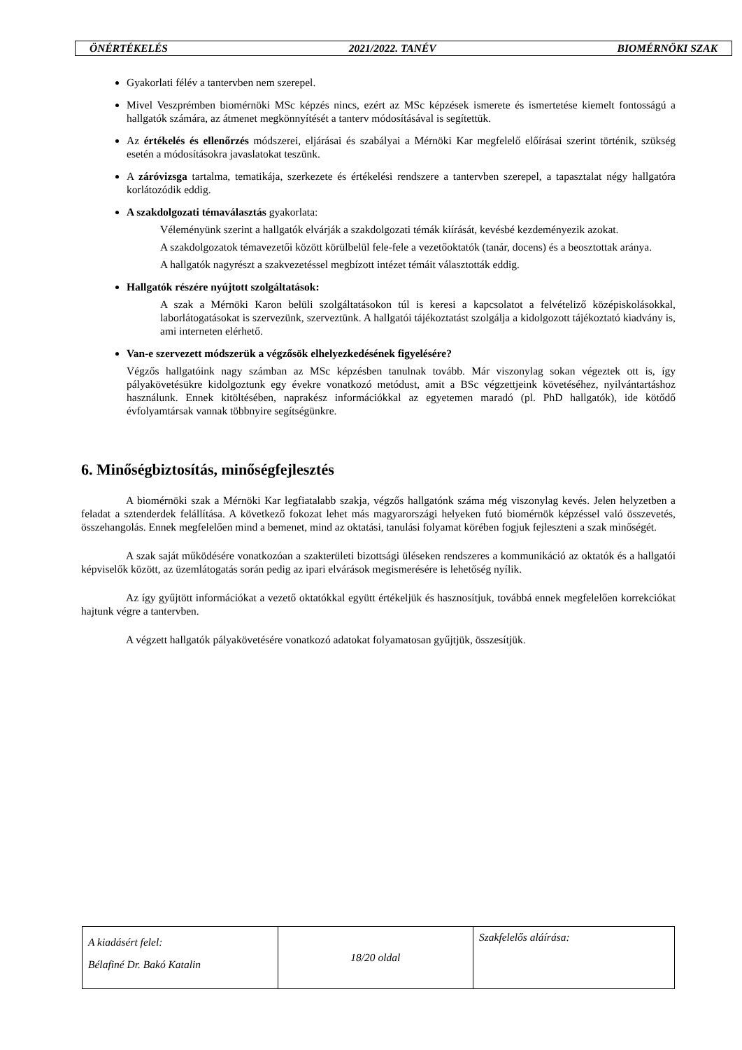ÖNÉRTÉKELÉS 2021/2022. TANÉV BIOMÉRNÖKI SZAK
Gyakorlati félév a tantervben nem szerepel.
Mivel Veszprémben biomérnöki MSc képzés nincs, ezért az MSc képzések ismerete és ismertetése kiemelt fontosságú a hallgatók számára, az átmenet megkönnyítését a tanterv módosításával is segítettük.
Az értékelés és ellenőrzés módszerei, eljárásai és szabályai a Mérnöki Kar megfelelő előírásai szerint történik, szükség esetén a módosításokra javaslatokat teszünk.
A záróvizsga tartalma, tematikája, szerkezete és értékelési rendszere a tantervben szerepel, a tapasztalat négy hallgatóra korlátozódik eddig.
A szakdolgozati témaválasztás gyakorlata:
Véleményünk szerint a hallgatók elvárják a szakdolgozati témák kiírását, kevésbé kezdeményezik azokat.
A szakdolgozatok témavezetői között körülbelül fele-fele a vezetőoktatók (tanár, docens) és a beosztottak aránya.
A hallgatók nagyrészt a szakvezetéssel megbízott intézet témáit választották eddig.
Hallgatók részére nyújtott szolgáltatások:
A szak a Mérnöki Karon belüli szolgáltatásokon túl is keresi a kapcsolatot a felvételiző középiskolásokkal, laborlátogatásokat is szervezünk, szerveztünk. A hallgatói tájékoztatást szolgálja a kidolgozott tájékoztató kiadvány is, ami interneten elérhető.
Van-e szervezett módszerük a végzősök elhelyezkedésének figyelésére?
Végzős hallgatóink nagy számban az MSc képzésben tanulnak tovább. Már viszonylag sokan végeztek ott is, így pályakövetésükre kidolgoztunk egy évekre vonatkozó metódust, amit a BSc végzettjeink követéséhez, nyilvántartáshoz használunk. Ennek kitöltésében, naprakész információkkal az egyetemen maradó (pl. PhD hallgatók), ide kötődő évfolyamtársak vannak többnyire segítségünkre.
6. Minőségbiztosítás, minőségfejlesztés
A biomérnöki szak a Mérnöki Kar legfiatalabb szakja, végzős hallgatónk száma még viszonylag kevés. Jelen helyzetben a feladat a sztenderdek felállítása. A következő fokozat lehet más magyarországi helyeken futó biomérnök képzéssel való összevetés, összehangolás. Ennek megfelelően mind a bemenet, mind az oktatási, tanulási folyamat körében fogjuk fejleszteni a szak minőségét.
A szak saját működésére vonatkozóan a szakterületi bizottsági üléseken rendszeres a kommunikáció az oktatók és a hallgatói képviselők között, az üzemlátogatás során pedig az ipari elvárások megismerésére is lehetőség nyílik.
Az így gyűjtött információkat a vezető oktatókkal együtt értékeljük és hasznosítjuk, továbbá ennek megfelelően korrekciókat hajtunk végre a tantervben.
A végzett hallgatók pályakövetésére vonatkozó adatokat folyamatosan gyűjtjük, összesítjük.
| A kiadásért felel: Bélafiné Dr. Bakó Katalin | 18/20 oldal | Szakfelelős aláírása: |